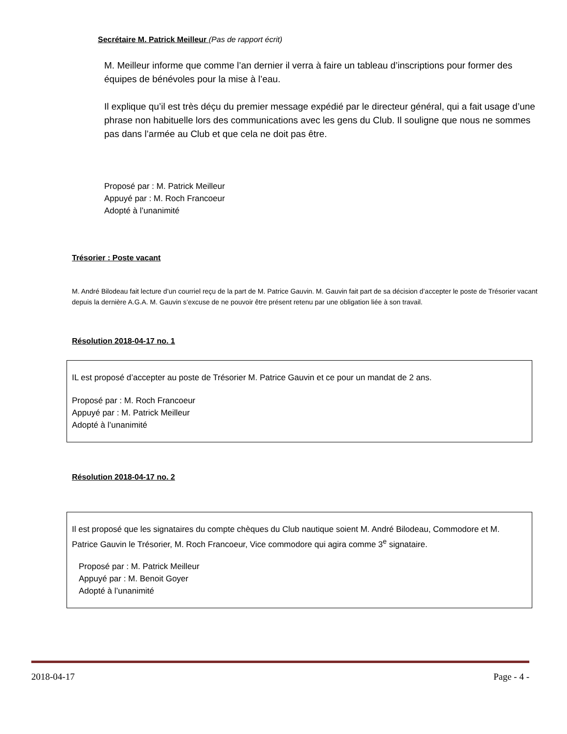Secrétaire M. Patrick Meilleur
(Pas de rapport écrit)
M. Meilleur informe que comme l’an dernier il verra à faire un tableau d’inscriptions pour former des équipes de bénévoles pour la mise à l’eau.
Il explique qu’il est très déçu du premier message expédié par le directeur général, qui a fait usage d’une phrase non habituelle lors des communications avec les gens du Club. Il souligne que nous ne sommes pas dans l’armée au Club et que cela ne doit pas être.
Proposé par : M. Patrick Meilleur
Appuyé par : M. Roch Francoeur
Adopté à l’unanimité
Trésorier : Poste vacant
M. André Bilodeau fait lecture d’un courriel reçu de la part de M. Patrice Gauvin. M. Gauvin fait part de sa décision d’accepter le poste de Trésorier vacant depuis la dernière A.G.A. M. Gauvin s’excuse de ne pouvoir être présent retenu par une obligation liée à son travail.
Résolution 2018-04-17 no. 1
IL est proposé d’accepter au poste de Trésorier M. Patrice Gauvin et ce pour un mandat de 2 ans.
Proposé par : M. Roch Francoeur
Appuyé par : M. Patrick Meilleur
Adopté à l’unanimité
Résolution 2018-04-17 no. 2
Il est proposé que les signataires du compte chèques du Club nautique soient M. André Bilodeau, Commodore et M. Patrice Gauvin le Trésorier, M. Roch Francoeur, Vice commodore qui agira comme 3<sup>e</sup> signataire.
Proposé par : M. Patrick Meilleur
Appuyé par : M. Benoit Goyer
Adopté à l’unanimité
2018-04-17 Page - 4 -